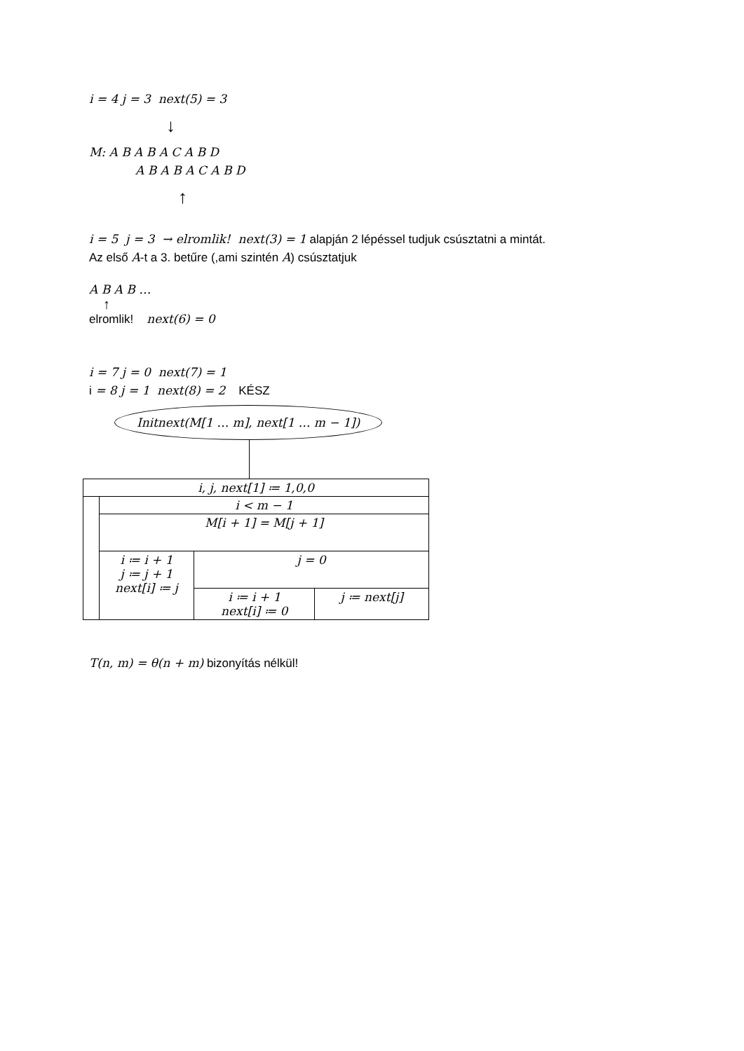i = 4 j = 3 next(5) = 3
↓
M: A B A B A C A B D
A B A B A C A B D
↑
i = 5 j = 3 → elromlik! next(3) = 1 alapján 2 lépéssel tudjuk csúsztatni a mintát.
Az első A-t a 3. betűre (,ami szintén A) csúsztatjuk
A B A B …
↑
elromlik! next(6) = 0
i = 7 j = 0 next(7) = 1
i = 8 j = 1 next(8) = 2 KÉSZ
Initnext(M[1 … m], next[1 … m − 1])
| i, j, next[1] ≔ 1,0,0 | | | |
| | i < m − 1 | | |
| | M[i + 1] = M[j + 1] | | |
| | i ≔ i + 1 j ≔ j + 1 next[i] ≔ j | j = 0 | |
| | | i ≔ i + 1 next[i] ≔ 0 | j ≔ next[j] |
T(n, m) = θ(n + m) bizonyítás nélkül!